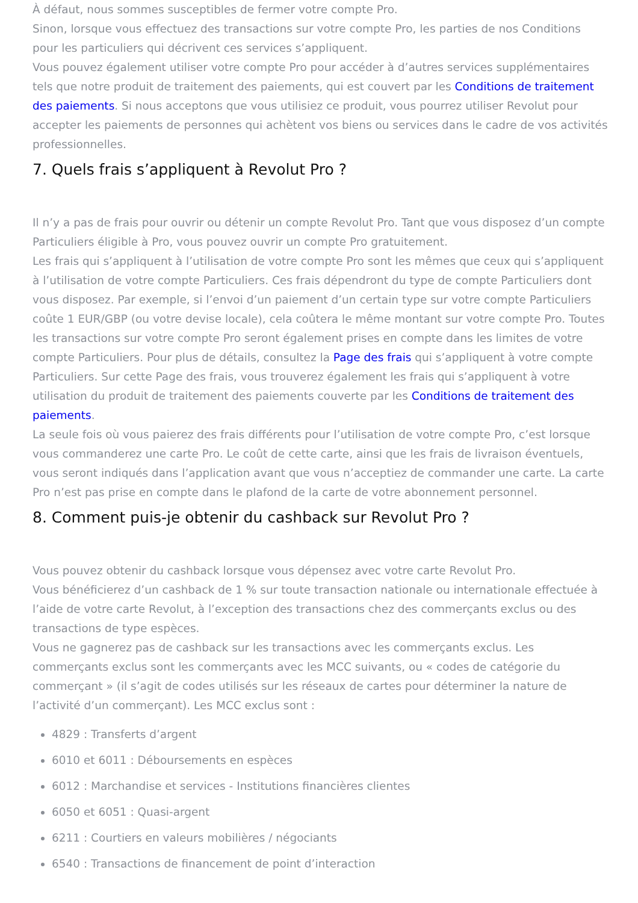À défaut, nous sommes susceptibles de fermer votre compte Pro.
Sinon, lorsque vous effectuez des transactions sur votre compte Pro, les parties de nos Conditions pour les particuliers qui décrivent ces services s’appliquent.
Vous pouvez également utiliser votre compte Pro pour accéder à d’autres services supplémentaires tels que notre produit de traitement des paiements, qui est couvert par les Conditions de traitement des paiements. Si nous acceptons que vous utilisiez ce produit, vous pourrez utiliser Revolut pour accepter les paiements de personnes qui achètent vos biens ou services dans le cadre de vos activités professionnelles.
7. Quels frais s’appliquent à Revolut Pro ?
Il n’y a pas de frais pour ouvrir ou détenir un compte Revolut Pro. Tant que vous disposez d’un compte Particuliers éligible à Pro, vous pouvez ouvrir un compte Pro gratuitement.
Les frais qui s’appliquent à l’utilisation de votre compte Pro sont les mêmes que ceux qui s’appliquent à l’utilisation de votre compte Particuliers. Ces frais dépendront du type de compte Particuliers dont vous disposez. Par exemple, si l’envoi d’un paiement d’un certain type sur votre compte Particuliers coûte 1 EUR/GBP (ou votre devise locale), cela coûtera le même montant sur votre compte Pro. Toutes les transactions sur votre compte Pro seront également prises en compte dans les limites de votre compte Particuliers. Pour plus de détails, consultez la Page des frais qui s’appliquent à votre compte Particuliers. Sur cette Page des frais, vous trouverez également les frais qui s’appliquent à votre utilisation du produit de traitement des paiements couverte par les Conditions de traitement des paiements.
La seule fois où vous paierez des frais différents pour l’utilisation de votre compte Pro, c’est lorsque vous commanderez une carte Pro. Le coût de cette carte, ainsi que les frais de livraison éventuels, vous seront indiqués dans l’application avant que vous n’acceptiez de commander une carte. La carte Pro n’est pas prise en compte dans le plafond de la carte de votre abonnement personnel.
8. Comment puis-je obtenir du cashback sur Revolut Pro ?
Vous pouvez obtenir du cashback lorsque vous dépensez avec votre carte Revolut Pro.
Vous bénéficierez d’un cashback de 1 % sur toute transaction nationale ou internationale effectuée à l’aide de votre carte Revolut, à l’exception des transactions chez des commerçants exclus ou des transactions de type espèces.
Vous ne gagnerez pas de cashback sur les transactions avec les commerçants exclus. Les commerçants exclus sont les commerçants avec les MCC suivants, ou « codes de catégorie du commerçant » (il s’agit de codes utilisés sur les réseaux de cartes pour déterminer la nature de l’activité d’un commerçant). Les MCC exclus sont :
4829 : Transferts d’argent
6010 et 6011 : Déboursements en espèces
6012 : Marchandise et services - Institutions financières clientes
6050 et 6051 : Quasi-argent
6211 : Courtiers en valeurs mobilières / négociants
6540 : Transactions de financement de point d’interaction